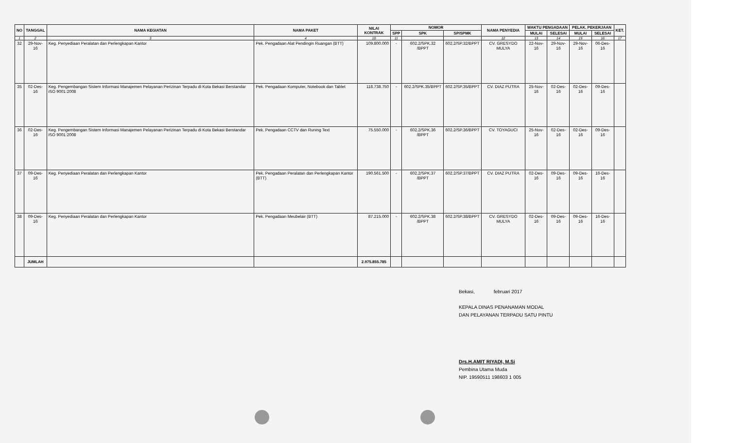| NO | TANGGAL | NAMA KEGIATAN | NAMA PAKET | NILAI KONTRAK | NOMOR | | | NAMA PENYEDIA | WAKTU PENGADAAN | | PELAK. PEKERJAAN | | KET. |
| --- | --- | --- | --- | --- | --- | --- | --- | --- | --- | --- | --- | --- | --- |
| | | | | | SPP | SPK | SP/SPMK | | MULAI | SELESAI | MULAI | SELESAI | |
| 1 | 2 | 3 | 4 | 10 | 11 | | | 12 | 13 | 14 | 15 | 16 | 17 |
| 32 | 29-Nov-16 | Keg. Penyediaan Peralatan dan Perlengkapan Kantor | Pek. Pengadaan Alat Pendingin Ruangan (BTT) | 109.800.000 | - | 602.2/SPK.32 /BPPT | 602.2/SP.32/BPPT | CV. GRESYDO MULYA | 22-Nov-16 | 29-Nov-16 | 29-Nov-16 | 06-Des-16 | |
| 35 | 02-Des-16 | Keg. Pengembangan Sistem Informasi Manajemen Pelayanan Perizinan Terpadu di Kota Bekasi Berstandar iSO 9001:2008 | Pek. Pengadaan Komputer, Notebook dan Tablet | 118.738.750 | - | 602.2/SPK.35/BPPT | 602.2/SP.35/BPPT | CV. DIAZ PUTRA | 25-Nov-16 | 02-Des-16 | 02-Des-16 | 09-Des-16 | |
| 36 | 02-Des-16 | Keg. Pengembangan Sistem Informasi Manajemen Pelayanan Perizinan Terpadu di Kota Bekasi Berstandar iSO 9001:2008 | Pek. Pengadaan CCTV dan Runing Text | 75.550.000 | - | 602.2/SPK.36 /BPPT | 602.2/SP.36/BPPT | CV. TOYAGUCI | 25-Nov-16 | 02-Des-16 | 02-Des-16 | 09-Des-16 | |
| 37 | 09-Des-16 | Keg. Penyediaan Peralatan dan Perlengkapan Kantor | Pek. Pengadaan Peralatan dan Perlengkapan Kantor (BTT) | 190.561.500 | - | 602.2/SPK.37 /BPPT | 602.2/SP.37/BPPT | CV. DIAZ PUTRA | 02-Des-16 | 09-Des-16 | 09-Des-16 | 16-Des-16 | |
| 38 | 09-Des-16 | Keg. Penyediaan Peralatan dan Perlengkapan Kantor | Pek. Pengadaan Meubelair (BTT) | 87.215.000 | - | 602.2/SPK.38 /BPPT | 602.2/SP.38/BPPT | CV. GRESYDO MULYA | 02-Des-16 | 09-Des-16 | 09-Des-16 | 16-Des-16 | |
| | JUMLAH | | | 2.975.855.785 | | | | | | | | | |
Bekasi, februari 2017
KEPALA DINAS PENANAMAN MODAL
DAN PELAYANAN TERPADU SATU PINTU
Drs.H.AMIT RIYADI, M.Si
Pembina Utama Muda
NIP. 19590511 198603 1 005